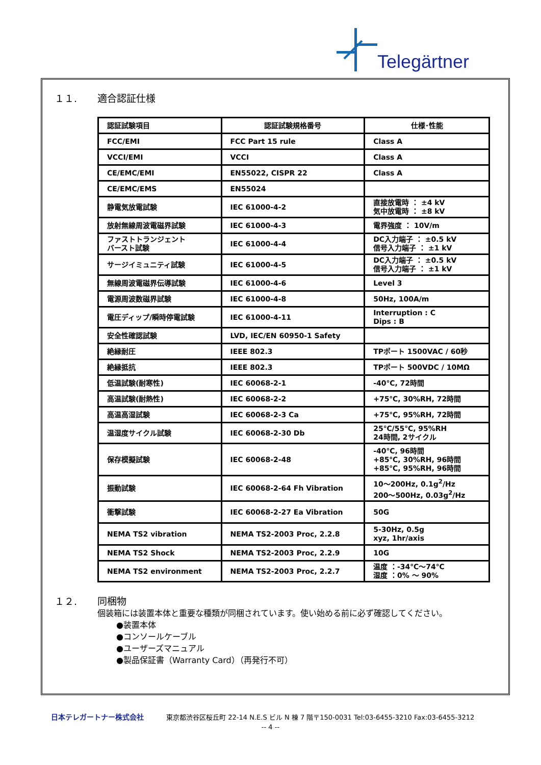Telegärtner
１１. 適合認証仕様
| 認証試験項目 | 認証試験規格番号 | 仕様･性能 |
| --- | --- | --- |
| FCC/EMI | FCC Part 15 rule | Class A |
| VCCI/EMI | VCCI | Class A |
| CE/EMC/EMI | EN55022, CISPR 22 | Class A |
| CE/EMC/EMS | EN55024 | |
| 静電気放電試験 | IEC 61000-4-2 | 直接放電時 ： ±4 kV 気中放電時 ： ±8 kV |
| 放射無線周波電磁界試験 | IEC 61000-4-3 | 電界強度 ： 10V/m |
| ファストトランジェント バースト試験 | IEC 61000-4-4 | DC入力端子 ： ±0.5 kV 信号入力端子 ： ±1 kV |
| サージイミュニティ試験 | IEC 61000-4-5 | DC入力端子 ： ±0.5 kV 信号入力端子 ： ±1 kV |
| 無線周波電磁界伝導試験 | IEC 61000-4-6 | Level 3 |
| 電源周波数磁界試験 | IEC 61000-4-8 | 50Hz, 100A/m |
| 電圧ディップ/瞬時停電試験 | IEC 61000-4-11 | Interruption : C Dips : B |
| 安全性確認試験 | LVD, IEC/EN 60950-1 Safety | |
| 絶縁耐圧 | IEEE 802.3 | TPポート 1500VAC / 60秒 |
| 絶縁抵抗 | IEEE 802.3 | TPポート 500VDC / 10MΩ |
| 低温試験(耐寒性) | IEC 60068-2-1 | -40℃, 72時間 |
| 高温試験(耐熱性) | IEC 60068-2-2 | +75℃, 30%RH, 72時間 |
| 高温高湿試験 | IEC 60068-2-3 Ca | +75℃, 95%RH, 72時間 |
| 温湿度サイクル試験 | IEC 60068-2-30 Db | 25℃/55℃, 95%RH 24時間, 2サイクル |
| 保存模擬試験 | IEC 60068-2-48 | -40℃, 96時間 +85℃, 30%RH, 96時間 +85℃, 95%RH, 96時間 |
| 振動試験 | IEC 60068-2-64 Fh Vibration | 10～200Hz, 0.1g<sup>2</sup>/Hz 200～500Hz, 0.03g<sup>2</sup>/Hz |
| 衝撃試験 | IEC 60068-2-27 Ea Vibration | 50G |
| NEMA TS2 vibration | NEMA TS2-2003 Proc, 2.2.8 | 5-30Hz, 0.5g xyz, 1hr/axis |
| NEMA TS2 Shock | NEMA TS2-2003 Proc, 2.2.9 | 10G |
| NEMA TS2 environment | NEMA TS2-2003 Proc, 2.2.7 | 温度 ：-34℃～74℃ 湿度 ：0% ～ 90% |
１２. 同梱物
個装箱には装置本体と重要な種類が同梱されています。使い始める前に必ず確認してください。
●装置本体
●コンソールケーブル
●ユーザーズマニュアル
●製品保証書（Warranty Card）（再発行不可）
日本テレガートナー株式会社 東京都渋谷区桜丘町 22-14 N.E.S ビル N 棟 7 階〒150-0031 Tel:03-6455-3210 Fax:03-6455-3212
-- 4 --